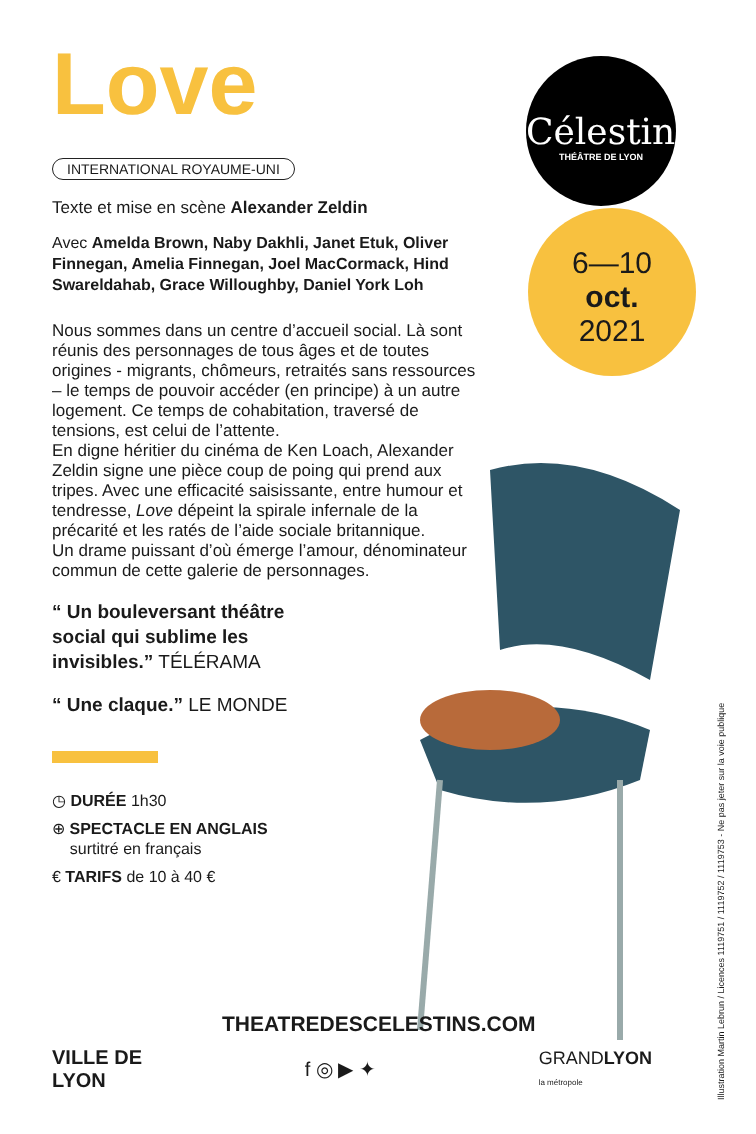Love
INTERNATIONAL ROYAUME-UNI
Texte et mise en scène Alexander Zeldin
Avec Amelda Brown, Naby Dakhli, Janet Etuk, Oliver Finnegan, Amelia Finnegan, Joel MacCormack, Hind Swareldahab, Grace Willoughby, Daniel York Loh
Nous sommes dans un centre d’accueil social. Là sont réunis des personnages de tous âges et de toutes origines - migrants, chômeurs, retraités sans ressources – le temps de pouvoir accéder (en principe) à un autre logement. Ce temps de cohabitation, traversé de tensions, est celui de l’attente.
En digne héritier du cinéma de Ken Loach, Alexander Zeldin signe une pièce coup de poing qui prend aux tripes. Avec une efficacité saisissante, entre humour et tendresse, Love dépeint la spirale infernale de la précarité et les ratés de l’aide sociale britannique.
Un drame puissant d’où émerge l’amour, dénominateur commun de cette galerie de personnages.
“ Un bouleversant théâtre
social qui sublime les
invisibles.” TÉLÉRAMA
“ Une claque.” LE MONDE
◷ DURÉE 1h30
⊕ SPECTACLE EN ANGLAIS
surtitré en français
€ TARIFS de 10 à 40 €
Célestins
THÉÂTRE DE LYON
6—10
oct.
2021
Illustration Martin Lebrun / Licences 1119751 / 1119752 / 1119753 - Ne pas jeter sur la voie publique
THEATREDESCELESTINS.COM
VILLE DE
LYON
f ◎ ▶ ✦
GRANDLYON
la métropole